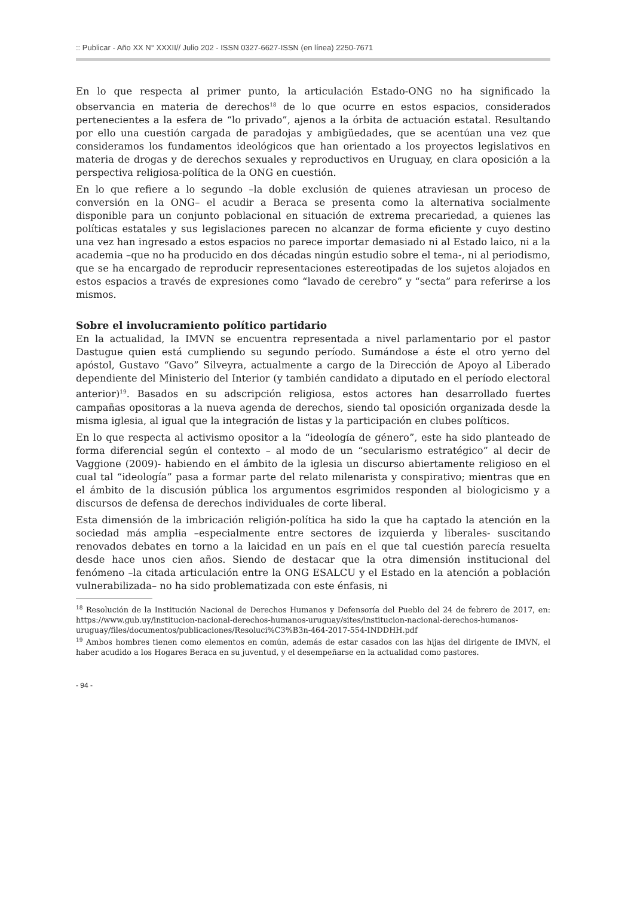:: Publicar - Año XX N° XXXII// Julio 202 - ISSN 0327-6627-ISSN (en línea) 2250-7671
En lo que respecta al primer punto, la articulación Estado-ONG no ha significado la observancia en materia de derechos<sup>18</sup> de lo que ocurre en estos espacios, considerados pertenecientes a la esfera de “lo privado”, ajenos a la órbita de actuación estatal. Resultando por ello una cuestión cargada de paradojas y ambigüedades, que se acentúan una vez que consideramos los fundamentos ideológicos que han orientado a los proyectos legislativos en materia de drogas y de derechos sexuales y reproductivos en Uruguay, en clara oposición a la perspectiva religiosa-política de la ONG en cuestión.
En lo que refiere a lo segundo –la doble exclusión de quienes atraviesan un proceso de conversión en la ONG– el acudir a Beraca se presenta como la alternativa socialmente disponible para un conjunto poblacional en situación de extrema precariedad, a quienes las políticas estatales y sus legislaciones parecen no alcanzar de forma eficiente y cuyo destino una vez han ingresado a estos espacios no parece importar demasiado ni al Estado laico, ni a la academia –que no ha producido en dos décadas ningún estudio sobre el tema-, ni al periodismo, que se ha encargado de reproducir representaciones estereotipadas de los sujetos alojados en estos espacios a través de expresiones como “lavado de cerebro” y “secta” para referirse a los mismos.
Sobre el involucramiento político partidario
En la actualidad, la IMVN se encuentra representada a nivel parlamentario por el pastor Dastugue quien está cumpliendo su segundo período. Sumándose a éste el otro yerno del apóstol, Gustavo “Gavo” Silveyra, actualmente a cargo de la Dirección de Apoyo al Liberado dependiente del Ministerio del Interior (y también candidato a diputado en el período electoral anterior)<sup>19</sup>. Basados en su adscripción religiosa, estos actores han desarrollado fuertes campañas opositoras a la nueva agenda de derechos, siendo tal oposición organizada desde la misma iglesia, al igual que la integración de listas y la participación en clubes políticos.
En lo que respecta al activismo opositor a la “ideología de género”, este ha sido planteado de forma diferencial según el contexto – al modo de un “secularismo estratégico” al decir de Vaggione (2009)- habiendo en el ámbito de la iglesia un discurso abiertamente religioso en el cual tal “ideología” pasa a formar parte del relato milenarista y conspirativo; mientras que en el ámbito de la discusión pública los argumentos esgrimidos responden al biologicismo y a discursos de defensa de derechos individuales de corte liberal.
Esta dimensión de la imbricación religión-política ha sido la que ha captado la atención en la sociedad más amplia –especialmente entre sectores de izquierda y liberales- suscitando renovados debates en torno a la laicidad en un país en el que tal cuestión parecía resuelta desde hace unos cien años. Siendo de destacar que la otra dimensión institucional del fenómeno –la citada articulación entre la ONG ESALCU y el Estado en la atención a población vulnerabilizada– no ha sido problematizada con este énfasis, ni
<sup>18</sup> Resolución de la Institución Nacional de Derechos Humanos y Defensoría del Pueblo del 24 de febrero de 2017, en: https://www.gub.uy/institucion-nacional-derechos-humanos-uruguay/sites/institucion-nacional-derechos-humanos-uruguay/files/documentos/publicaciones/Resoluci%C3%B3n-464-2017-554-INDDHH.pdf
<sup>19</sup> Ambos hombres tienen como elementos en común, además de estar casados con las hijas del dirigente de IMVN, el haber acudido a los Hogares Beraca en su juventud, y el desempeñarse en la actualidad como pastores.
- 94 -